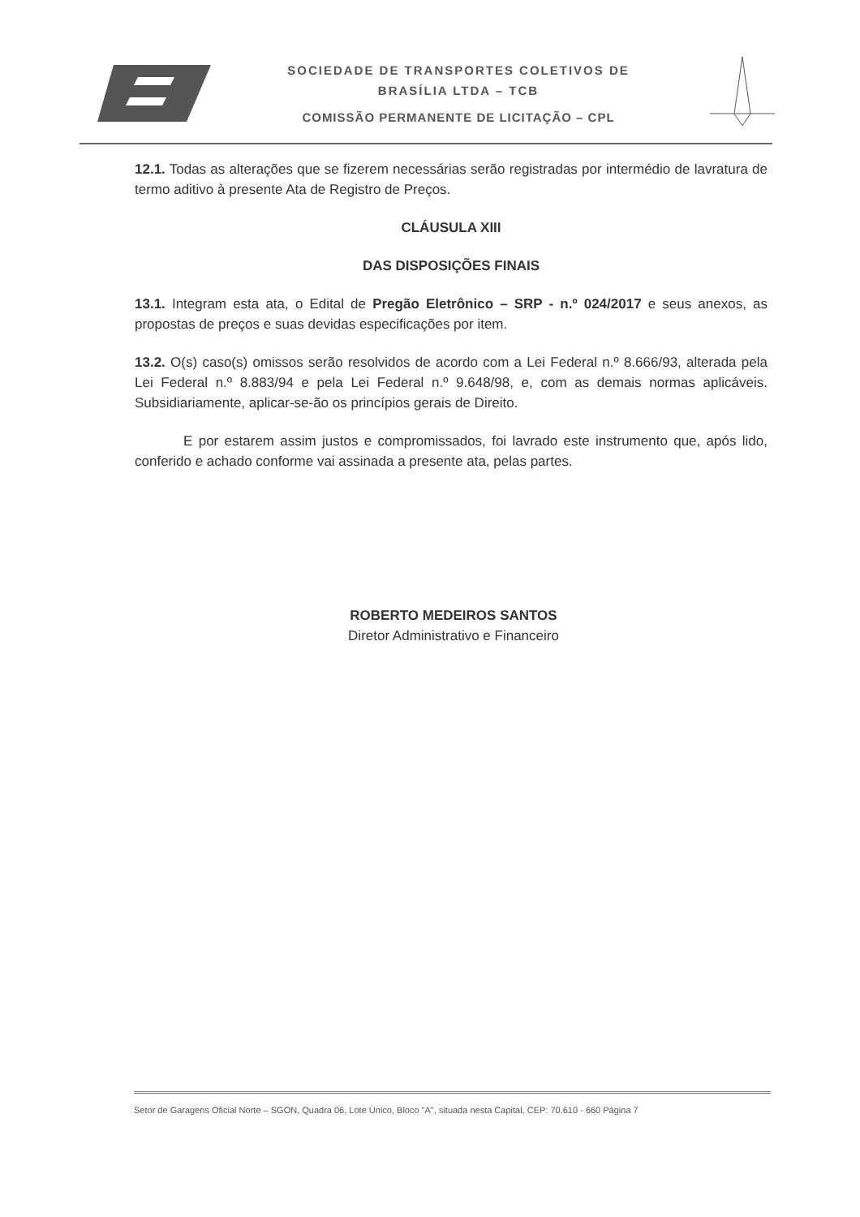SOCIEDADE DE TRANSPORTES COLETIVOS DE
BRASÍLIA LTDA – TCB
COMISSÃO PERMANENTE DE LICITAÇÃO – CPL
12.1. Todas as alterações que se fizerem necessárias serão registradas por intermédio de lavratura de termo aditivo à presente Ata de Registro de Preços.
CLÁUSULA XIII
DAS DISPOSIÇÕES FINAIS
13.1. Integram esta ata, o Edital de Pregão Eletrônico – SRP - n.º 024/2017 e seus anexos, as propostas de preços e suas devidas especificações por item.
13.2. O(s) caso(s) omissos serão resolvidos de acordo com a Lei Federal n.º 8.666/93, alterada pela Lei Federal n.º 8.883/94 e pela Lei Federal n.º 9.648/98, e, com as demais normas aplicáveis. Subsidiariamente, aplicar-se-ão os princípios gerais de Direito.
E por estarem assim justos e compromissados, foi lavrado este instrumento que, após lido, conferido e achado conforme vai assinada a presente ata, pelas partes.
ROBERTO MEDEIROS SANTOS
Diretor Administrativo e Financeiro
Setor de Garagens Oficial Norte – SGON, Quadra 06, Lote Único, Bloco "A", situada nesta Capital, CEP: 70.610 - 660 Página 7